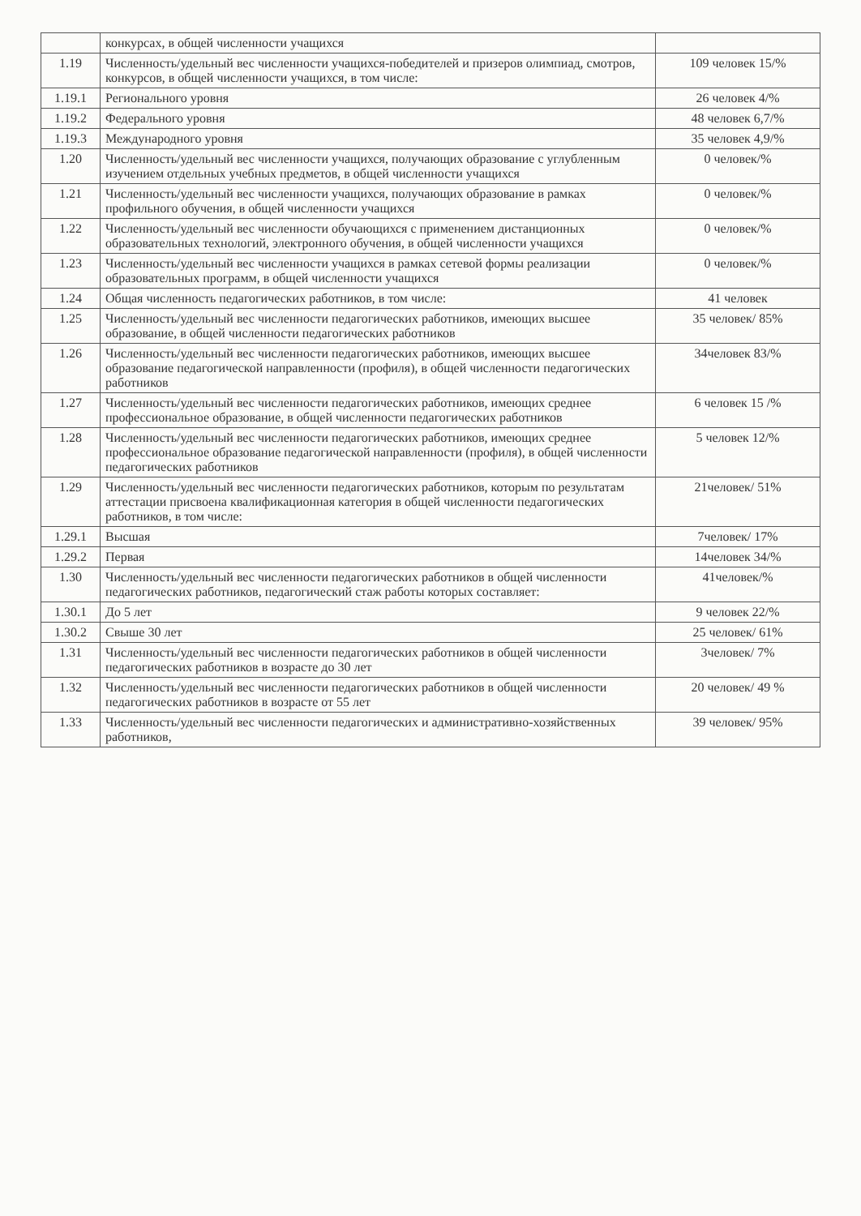| | конкурсах, в общей численности учащихся | |
| 1.19 | Численность/удельный вес численности учащихся-победителей и призеров олимпиад, смотров, конкурсов, в общей численности учащихся, в том числе: | 109 человек 15/% |
| 1.19.1 | Регионального уровня | 26 человек 4/% |
| 1.19.2 | Федерального уровня | 48 человек 6,7/% |
| 1.19.3 | Международного уровня | 35 человек 4,9/% |
| 1.20 | Численность/удельный вес численности учащихся, получающих образование с углубленным изучением отдельных учебных предметов, в общей численности учащихся | 0 человек/% |
| 1.21 | Численность/удельный вес численности учащихся, получающих образование в рамках профильного обучения, в общей численности учащихся | 0 человек/% |
| 1.22 | Численность/удельный вес численности обучающихся с применением дистанционных образовательных технологий, электронного обучения, в общей численности учащихся | 0 человек/% |
| 1.23 | Численность/удельный вес численности учащихся в рамках сетевой формы реализации образовательных программ, в общей численности учащихся | 0 человек/% |
| 1.24 | Общая численность педагогических работников, в том числе: | 41 человек |
| 1.25 | Численность/удельный вес численности педагогических работников, имеющих высшее образование, в общей численности педагогических работников | 35 человек/ 85% |
| 1.26 | Численность/удельный вес численности педагогических работников, имеющих высшее образование педагогической направленности (профиля), в общей численности педагогических работников | 34человек 83/% |
| 1.27 | Численность/удельный вес численности педагогических работников, имеющих среднее профессиональное образование, в общей численности педагогических работников | 6 человек 15 /% |
| 1.28 | Численность/удельный вес численности педагогических работников, имеющих среднее профессиональное образование педагогической направленности (профиля), в общей численности педагогических работников | 5 человек 12/% |
| 1.29 | Численность/удельный вес численности педагогических работников, которым по результатам аттестации присвоена квалификационная категория в общей численности педагогических работников, в том числе: | 21человек/ 51% |
| 1.29.1 | Высшая | 7человек/ 17% |
| 1.29.2 | Первая | 14человек 34/% |
| 1.30 | Численность/удельный вес численности педагогических работников в общей численности педагогических работников, педагогический стаж работы которых составляет: | 41человек/% |
| 1.30.1 | До 5 лет | 9 человек 22/% |
| 1.30.2 | Свыше 30 лет | 25 человек/ 61% |
| 1.31 | Численность/удельный вес численности педагогических работников в общей численности педагогических работников в возрасте до 30 лет | 3человек/ 7% |
| 1.32 | Численность/удельный вес численности педагогических работников в общей численности педагогических работников в возрасте от 55 лет | 20 человек/ 49 % |
| 1.33 | Численность/удельный вес численности педагогических и административно-хозяйственных работников, | 39 человек/ 95% |